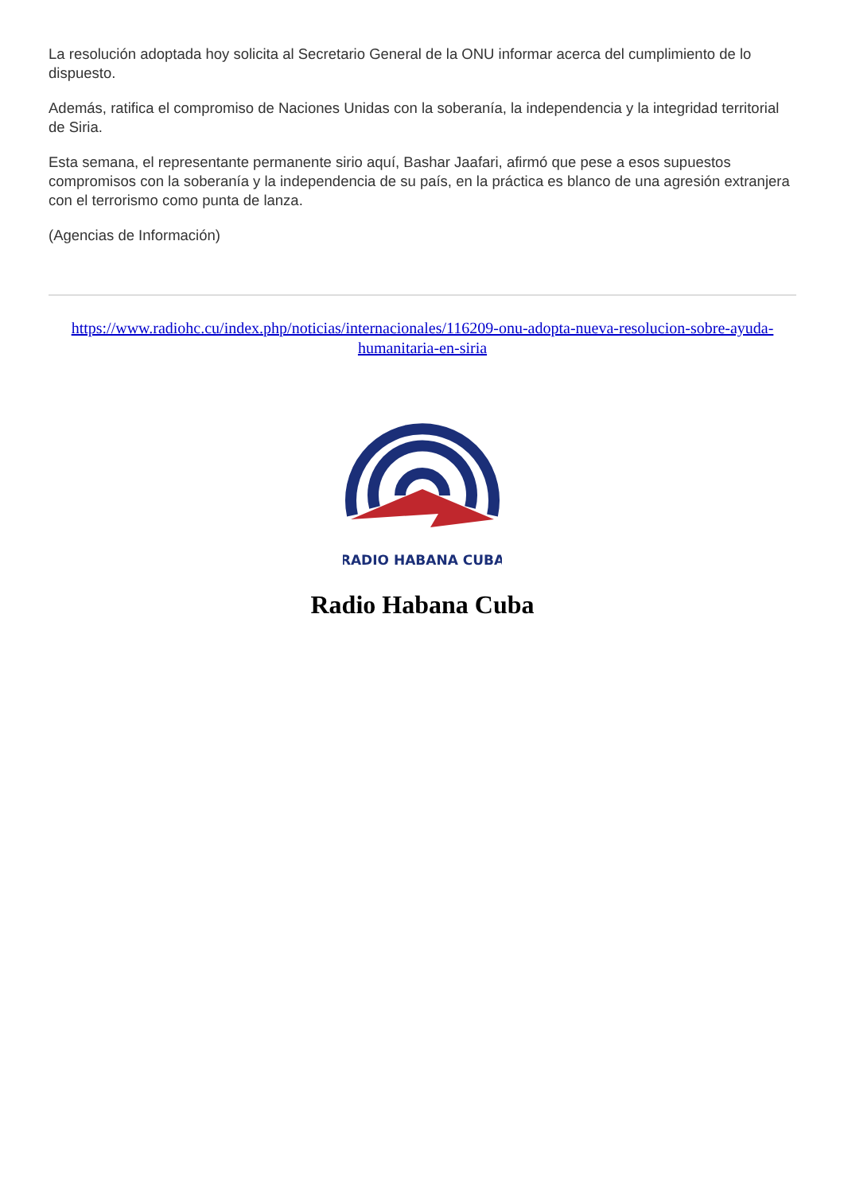La resolución adoptada hoy solicita al Secretario General de la ONU informar acerca del cumplimiento de lo dispuesto.
Además, ratifica el compromiso de Naciones Unidas con la soberanía, la independencia y la integridad territorial de Siria.
Esta semana, el representante permanente sirio aquí, Bashar Jaafari, afirmó que pese a esos supuestos compromisos con la soberanía y la independencia de su país, en la práctica es blanco de una agresión extranjera con el terrorismo como punta de lanza.
(Agencias de Información)
https://www.radiohc.cu/index.php/noticias/internacionales/116209-onu-adopta-nueva-resolucion-sobre-ayuda-humanitaria-en-siria
RADIO HABANA CUBA
Radio Habana Cuba